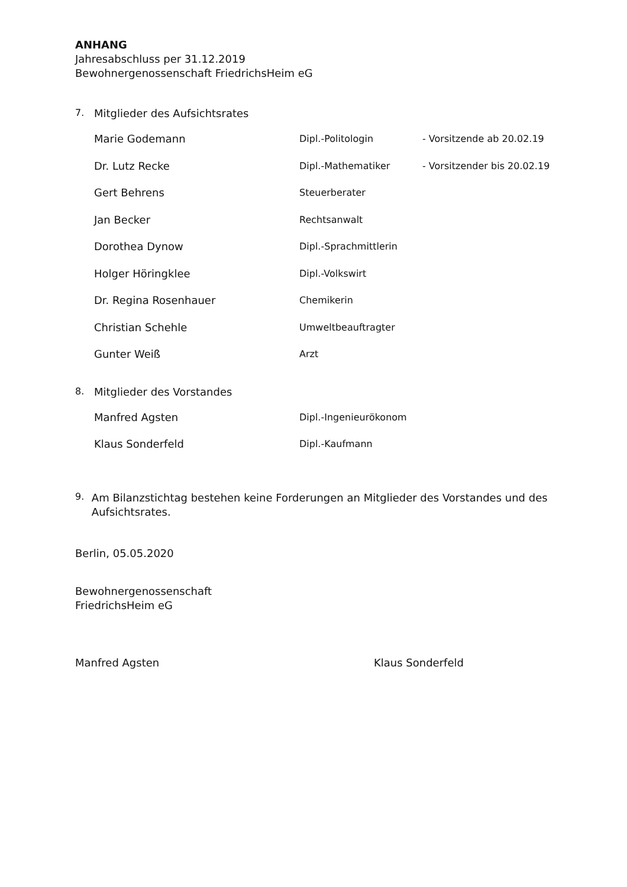ANHANG
Jahresabschluss per 31.12.2019
Bewohnergenossenschaft FriedrichsHeim eG
7. Mitglieder des Aufsichtsrates
| Marie Godemann | Dipl.-Politologin | - Vorsitzende ab 20.02.19 |
| Dr. Lutz Recke | Dipl.-Mathematiker | - Vorsitzender bis 20.02.19 |
| Gert Behrens | Steuerberater | |
| Jan Becker | Rechtsanwalt | |
| Dorothea Dynow | Dipl.-Sprachmittlerin | |
| Holger Höringklee | Dipl.-Volkswirt | |
| Dr. Regina Rosenhauer | Chemikerin | |
| Christian Schehle | Umweltbeauftragter | |
| Gunter Weiß | Arzt | |
8. Mitglieder des Vorstandes
| Manfred Agsten | Dipl.-Ingenieurökonom |
| Klaus Sonderfeld | Dipl.-Kaufmann |
9. Am Bilanzstichtag bestehen keine Forderungen an Mitglieder des Vorstandes und des Aufsichtsrates.
Berlin, 05.05.2020
Bewohnergenossenschaft
FriedrichsHeim eG
Manfred Agsten Klaus Sonderfeld